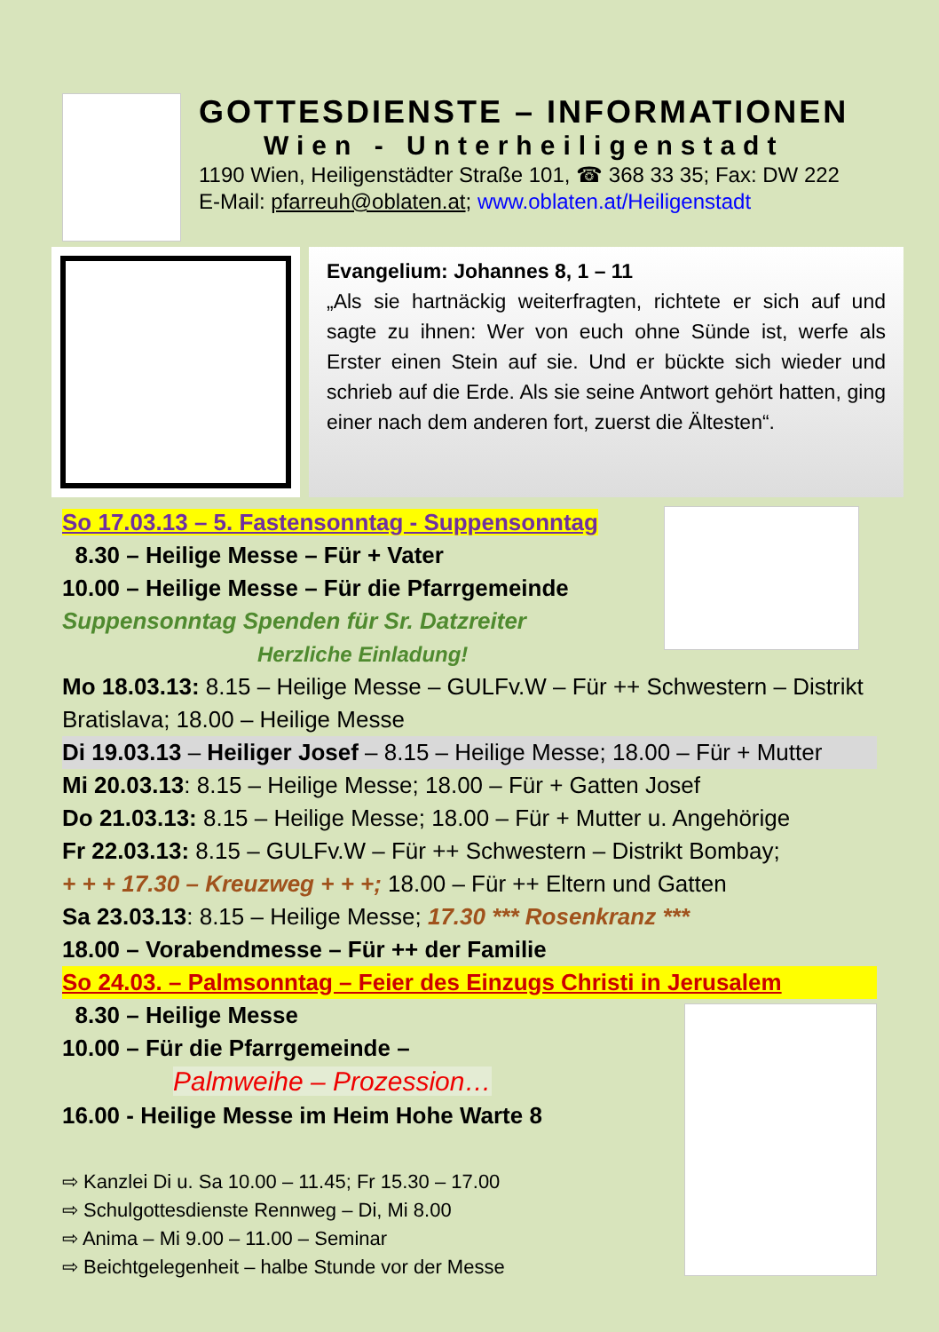GOTTESDIENSTE – INFORMATIONEN
Wien - Unterheiligenstadt
1190 Wien, Heiligenstädter Straße 101, ☎ 368 33 35; Fax: DW 222
E-Mail: pfarreuh@oblaten.at; www.oblaten.at/Heiligenstadt
Evangelium: Johannes 8, 1 – 11
„Als sie hartnäckig weiterfragten, richtete er sich auf und sagte zu ihnen: Wer von euch ohne Sünde ist, werfe als Erster einen Stein auf sie. Und er bückte sich wieder und schrieb auf die Erde. Als sie seine Antwort gehört hatten, ging einer nach dem anderen fort, zuerst die Ältesten“.
So 17.03.13 – 5. Fastensonntag - Suppensonntag
8.30 – Heilige Messe – Für + Vater
10.00 – Heilige Messe – Für die Pfarrgemeinde
Suppensonntag Spenden für Sr. Datzreiter
Herzliche Einladung!
Mo 18.03.13: 8.15 – Heilige Messe – GULFv.W – Für ++ Schwestern – Distrikt Bratislava; 18.00 – Heilige Messe
Di 19.03.13 – Heiliger Josef – 8.15 – Heilige Messe; 18.00 – Für + Mutter
Mi 20.03.13: 8.15 – Heilige Messe; 18.00 – Für + Gatten Josef
Do 21.03.13: 8.15 – Heilige Messe; 18.00 – Für + Mutter u. Angehörige
Fr 22.03.13: 8.15 – GULFv.W – Für ++ Schwestern – Distrikt Bombay;
+ + + 17.30 – Kreuzweg + + +; 18.00 – Für ++ Eltern und Gatten
Sa 23.03.13: 8.15 – Heilige Messe; 17.30 *** Rosenkranz ***
18.00 – Vorabendmesse – Für ++ der Familie
So 24.03. – Palmsonntag – Feier des Einzugs Christi in Jerusalem
8.30 – Heilige Messe
10.00 – Für die Pfarrgemeinde –
Palmweihe – Prozession…
16.00 - Heilige Messe im Heim Hohe Warte 8
⇨ Kanzlei Di u. Sa 10.00 – 11.45; Fr 15.30 – 17.00
⇨ Schulgottesdienste Rennweg – Di, Mi 8.00
⇨ Anima – Mi 9.00 – 11.00 – Seminar
⇨ Beichtgelegenheit – halbe Stunde vor der Messe